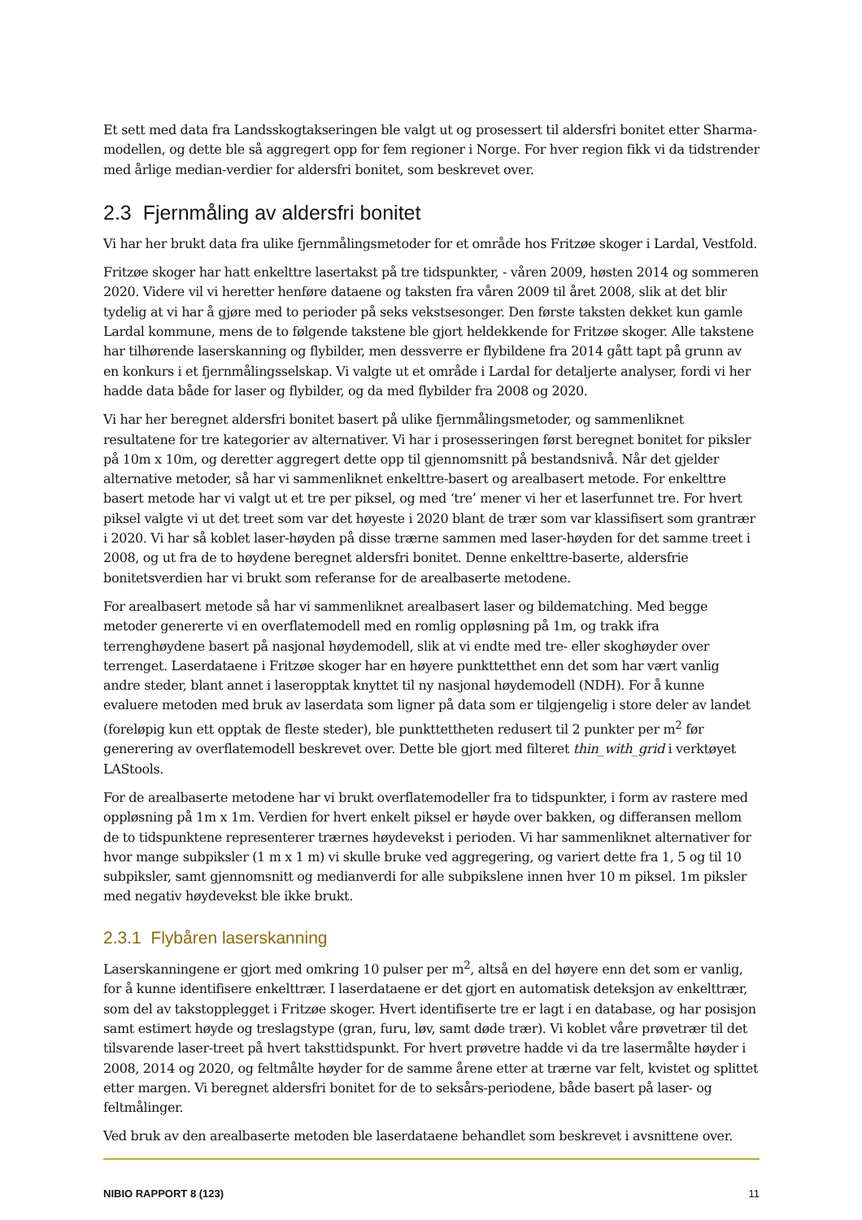Et sett med data fra Landsskogtakseringen ble valgt ut og prosessert til aldersfri bonitet etter Sharma-modellen, og dette ble så aggregert opp for fem regioner i Norge. For hver region fikk vi da tidstrender med årlige median-verdier for aldersfri bonitet, som beskrevet over.
2.3 Fjernmåling av aldersfri bonitet
Vi har her brukt data fra ulike fjernmålingsmetoder for et område hos Fritzøe skoger i Lardal, Vestfold.
Fritzøe skoger har hatt enkelttre lasertakst på tre tidspunkter, - våren 2009, høsten 2014 og sommeren 2020. Videre vil vi heretter henføre dataene og taksten fra våren 2009 til året 2008, slik at det blir tydelig at vi har å gjøre med to perioder på seks vekstsesonger. Den første taksten dekket kun gamle Lardal kommune, mens de to følgende takstene ble gjort heldekkende for Fritzøe skoger. Alle takstene har tilhørende laserskanning og flybilder, men dessverre er flybildene fra 2014 gått tapt på grunn av en konkurs i et fjernmålingsselskap. Vi valgte ut et område i Lardal for detaljerte analyser, fordi vi her hadde data både for laser og flybilder, og da med flybilder fra 2008 og 2020.
Vi har her beregnet aldersfri bonitet basert på ulike fjernmålingsmetoder, og sammenliknet resultatene for tre kategorier av alternativer. Vi har i prosesseringen først beregnet bonitet for piksler på 10m x 10m, og deretter aggregert dette opp til gjennomsnitt på bestandsnivå. Når det gjelder alternative metoder, så har vi sammenliknet enkelttre-basert og arealbasert metode. For enkelttre basert metode har vi valgt ut et tre per piksel, og med ‘tre’ mener vi her et laserfunnet tre. For hvert piksel valgte vi ut det treet som var det høyeste i 2020 blant de trær som var klassifisert som grantrær i 2020. Vi har så koblet laser-høyden på disse trærne sammen med laser-høyden for det samme treet i 2008, og ut fra de to høydene beregnet aldersfri bonitet. Denne enkelttre-baserte, aldersfrie bonitetsverdien har vi brukt som referanse for de arealbaserte metodene.
For arealbasert metode så har vi sammenliknet arealbasert laser og bildematching. Med begge metoder genererte vi en overflatemodell med en romlig oppløsning på 1m, og trakk ifra terrenghøydene basert på nasjonal høydemodell, slik at vi endte med tre- eller skoghøyder over terrenget. Laserdataene i Fritzøe skoger har en høyere punkttetthet enn det som har vært vanlig andre steder, blant annet i laseropptak knyttet til ny nasjonal høydemodell (NDH). For å kunne evaluere metoden med bruk av laserdata som ligner på data som er tilgjengelig i store deler av landet (foreløpig kun ett opptak de fleste steder), ble punkttettheten redusert til 2 punkter per m<sup>2</sup> før generering av overflatemodell beskrevet over. Dette ble gjort med filteret thin_with_grid i verktøyet LAStools.
For de arealbaserte metodene har vi brukt overflatemodeller fra to tidspunkter, i form av rastere med oppløsning på 1m x 1m. Verdien for hvert enkelt piksel er høyde over bakken, og differansen mellom de to tidspunktene representerer trærnes høydevekst i perioden. Vi har sammenliknet alternativer for hvor mange subpiksler (1 m x 1 m) vi skulle bruke ved aggregering, og variert dette fra 1, 5 og til 10 subpiksler, samt gjennomsnitt og medianverdi for alle subpikslene innen hver 10 m piksel. 1m piksler med negativ høydevekst ble ikke brukt.
2.3.1 Flybåren laserskanning
Laserskanningene er gjort med omkring 10 pulser per m<sup>2</sup>, altså en del høyere enn det som er vanlig, for å kunne identifisere enkelttrær. I laserdataene er det gjort en automatisk deteksjon av enkelttrær, som del av takstopplegget i Fritzøe skoger. Hvert identifiserte tre er lagt i en database, og har posisjon samt estimert høyde og treslagstype (gran, furu, løv, samt døde trær). Vi koblet våre prøvetrær til det tilsvarende laser-treet på hvert taksttidspunkt. For hvert prøvetre hadde vi da tre lasermålte høyder i 2008, 2014 og 2020, og feltmålte høyder for de samme årene etter at trærne var felt, kvistet og splittet etter margen. Vi beregnet aldersfri bonitet for de to seksårs-periodene, både basert på laser- og feltmålinger.
Ved bruk av den arealbaserte metoden ble laserdataene behandlet som beskrevet i avsnittene over.
NIBIO RAPPORT 8 (123) 11